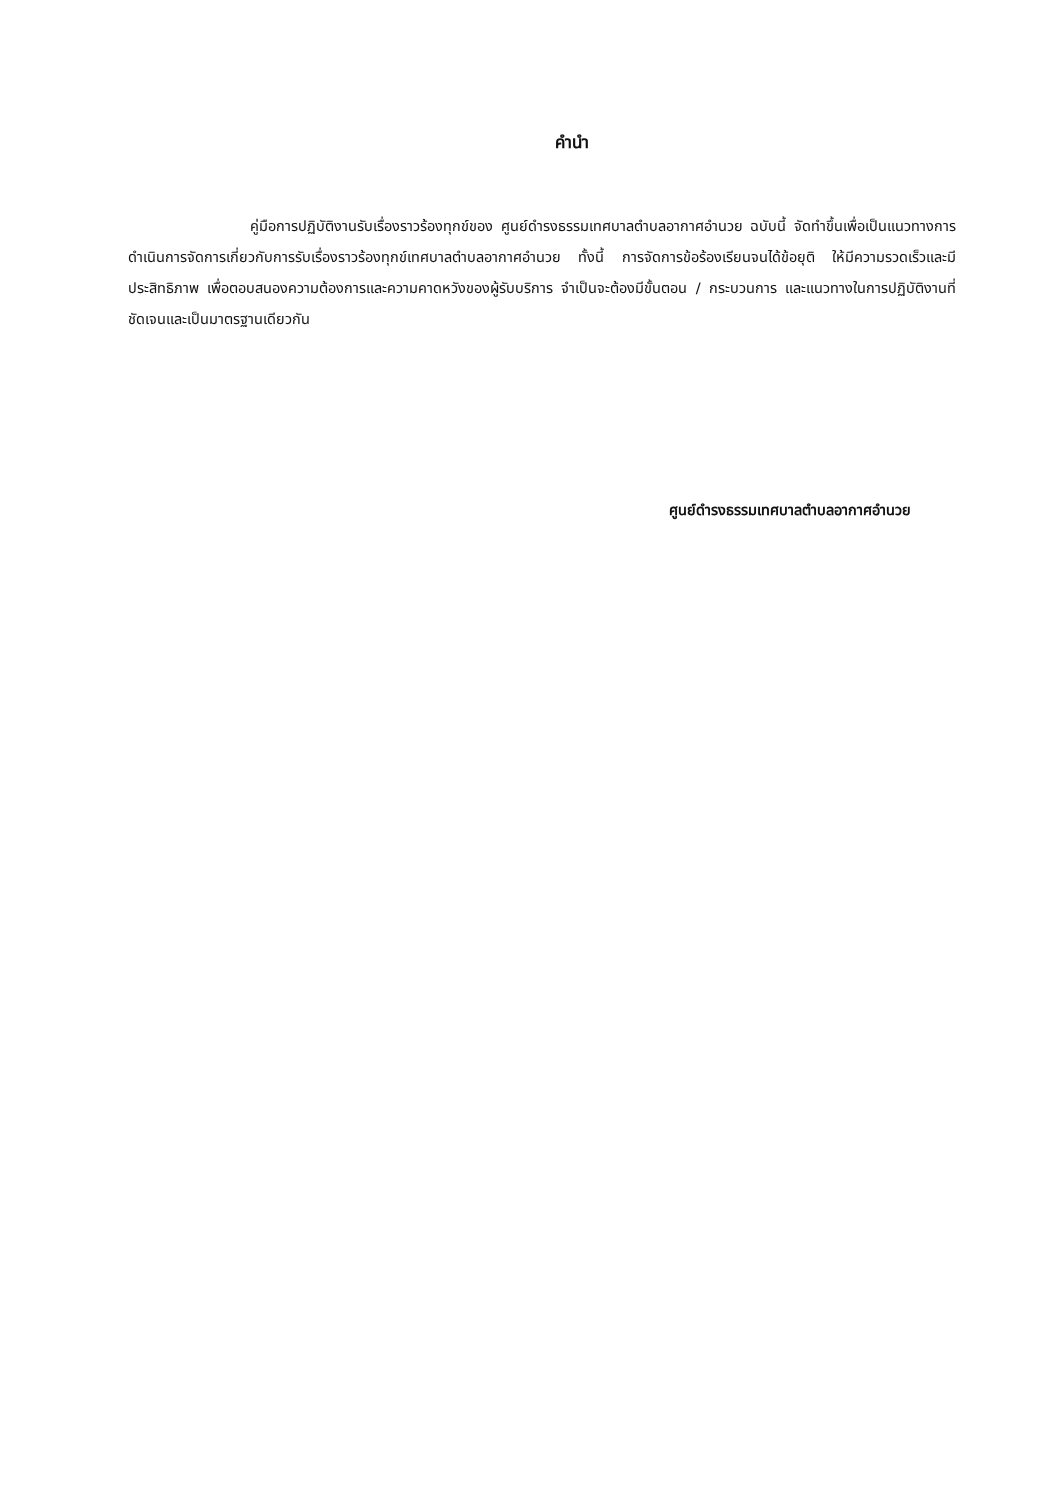คำนำ
คู่มือการปฏิบัติงานรับเรื่องราวร้องทุกข์ของ ศูนย์ดำรงธรรมเทศบาลตำบลอากาศอำนวย ฉบับนี้ จัดทำขึ้นเพื่อเป็นแนวทางการดำเนินการจัดการเกี่ยวกับการรับเรื่องราวร้องทุกข์เทศบาลตำบลอากาศอำนวย ทั้งนี้ การจัดการข้อร้องเรียนจนได้ข้อยุติ ให้มีความรวดเร็วและมีประสิทธิภาพ เพื่อตอบสนองความต้องการและความคาดหวังของผู้รับบริการ จำเป็นจะต้องมีขั้นตอน / กระบวนการ และแนวทางในการปฏิบัติงานที่ชัดเจนและเป็นมาตรฐานเดียวกัน
ศูนย์ดำรงธรรมเทศบาลตำบลอากาศอำนวย